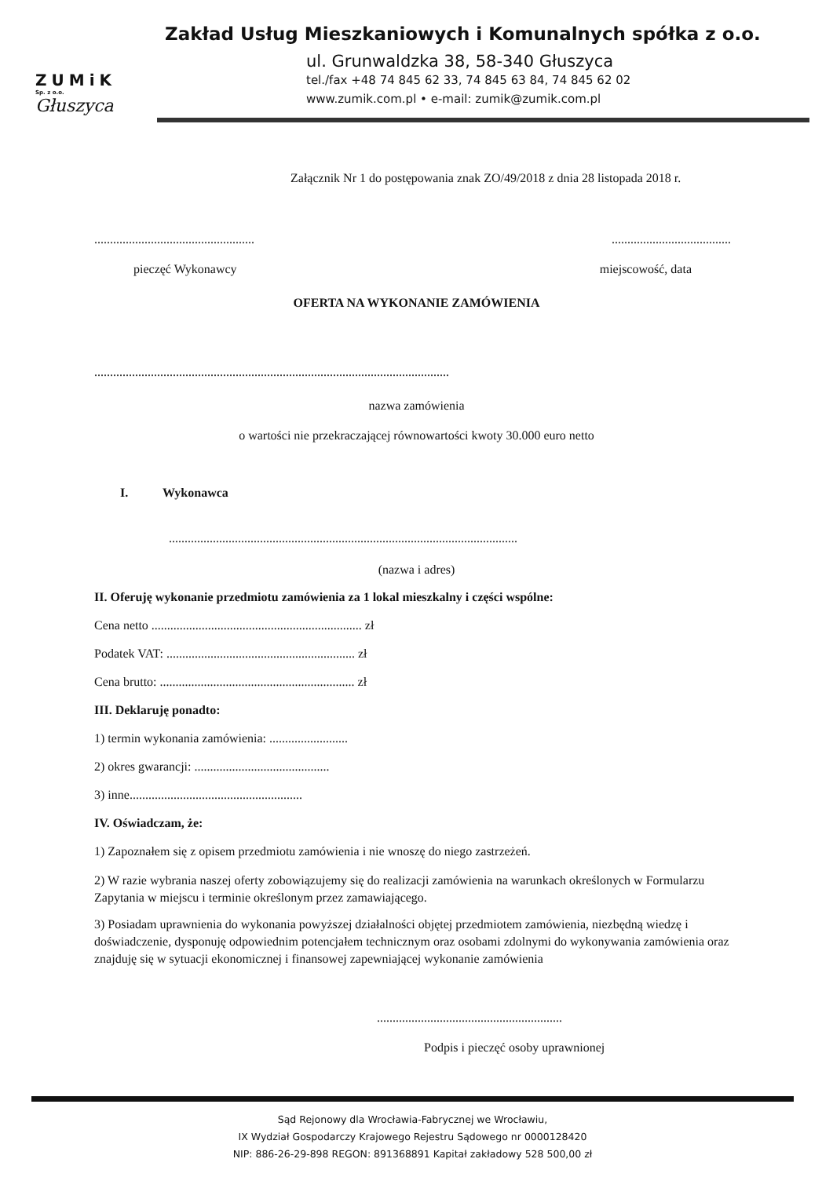ZUMiK
Sp. z o.o.
Głuszyca
Zakład Usług Mieszkaniowych i Komunalnych spółka z o.o.
ul. Grunwaldzka 38, 58-340 Głuszyca
tel./fax +48 74 845 62 33, 74 845 63 84, 74 845 62 02
www.zumik.com.pl • e-mail: zumik@zumik.com.pl
Załącznik Nr 1 do postępowania znak ZO/49/2018 z dnia 28 listopada 2018 r.
.........................................................................................
pieczęć Wykonawcy miejscowość, data
OFERTA NA WYKONANIE ZAMÓWIENIA
.................................................................................................................
nazwa zamówienia
o wartości nie przekraczającej równowartości kwoty 30.000 euro netto
I. Wykonawca
...............................................................................................................
(nazwa i adres)
II. Oferuję wykonanie przedmiotu zamówienia za 1 lokal mieszkalny i części wspólne:
Cena netto ................................................................... zł
Podatek VAT: ............................................................ zł
Cena brutto: .............................................................. zł
III. Deklaruję ponadto:
1) termin wykonania zamówienia: .........................
2) okres gwarancji: ...........................................
3) inne.......................................................
IV. Oświadczam, że:
1) Zapoznałem się z opisem przedmiotu zamówienia i nie wnoszę do niego zastrzeżeń.
2) W razie wybrania naszej oferty zobowiązujemy się do realizacji zamówienia na warunkach określonych w Formularzu Zapytania w miejscu i terminie określonym przez zamawiającego.
3) Posiadam uprawnienia do wykonania powyższej działalności objętej przedmiotem zamówienia, niezbędną wiedzę i doświadczenie, dysponuję odpowiednim potencjałem technicznym oraz osobami zdolnymi do wykonywania zamówienia oraz znajduję się w sytuacji ekonomicznej i finansowej zapewniającej wykonanie zamówienia
...........................................................
Podpis i pieczęć osoby uprawnionej
Sąd Rejonowy dla Wrocławia-Fabrycznej we Wrocławiu,
IX Wydział Gospodarczy Krajowego Rejestru Sądowego nr 0000128420
NIP: 886-26-29-898 REGON: 891368891 Kapitał zakładowy 528 500,00 zł